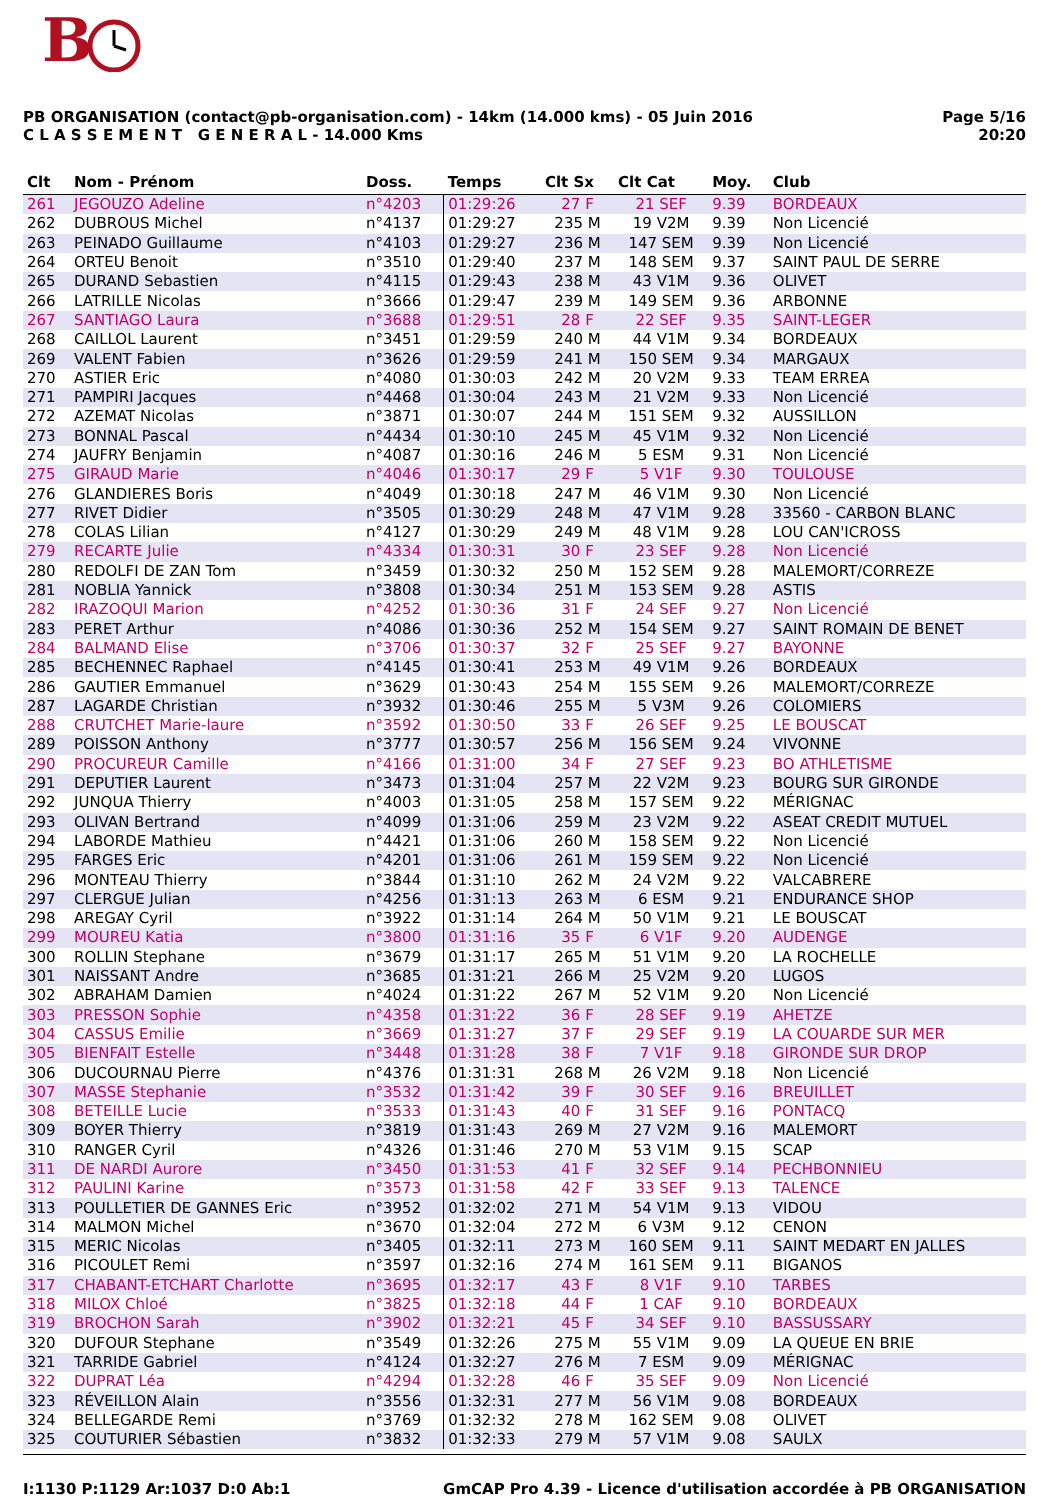B
PB ORGANISATION (contact@pb-organisation.com) - 14km (14.000 kms) - 05 Juin 2016
C L A S S E M E N T G E N E R A L - 14.000 Kms
Page 5/16
20:20
| Clt | Nom - Prénom | Doss. | Temps | Clt Sx | Clt Cat | Moy. | Club |
| --- | --- | --- | --- | --- | --- | --- | --- |
| 261 | JEGOUZO Adeline | n°4203 | 01:29:26 | 27 F | 21 SEF | 9.39 | BORDEAUX |
| 262 | DUBROUS Michel | n°4137 | 01:29:27 | 235 M | 19 V2M | 9.39 | Non Licencié |
| 263 | PEINADO Guillaume | n°4103 | 01:29:27 | 236 M | 147 SEM | 9.39 | Non Licencié |
| 264 | ORTEU Benoit | n°3510 | 01:29:40 | 237 M | 148 SEM | 9.37 | SAINT PAUL DE SERRE |
| 265 | DURAND Sebastien | n°4115 | 01:29:43 | 238 M | 43 V1M | 9.36 | OLIVET |
| 266 | LATRILLE Nicolas | n°3666 | 01:29:47 | 239 M | 149 SEM | 9.36 | ARBONNE |
| 267 | SANTIAGO Laura | n°3688 | 01:29:51 | 28 F | 22 SEF | 9.35 | SAINT-LEGER |
| 268 | CAILLOL Laurent | n°3451 | 01:29:59 | 240 M | 44 V1M | 9.34 | BORDEAUX |
| 269 | VALENT Fabien | n°3626 | 01:29:59 | 241 M | 150 SEM | 9.34 | MARGAUX |
| 270 | ASTIER Eric | n°4080 | 01:30:03 | 242 M | 20 V2M | 9.33 | TEAM ERREA |
| 271 | PAMPIRI Jacques | n°4468 | 01:30:04 | 243 M | 21 V2M | 9.33 | Non Licencié |
| 272 | AZEMAT Nicolas | n°3871 | 01:30:07 | 244 M | 151 SEM | 9.32 | AUSSILLON |
| 273 | BONNAL Pascal | n°4434 | 01:30:10 | 245 M | 45 V1M | 9.32 | Non Licencié |
| 274 | JAUFRY Benjamin | n°4087 | 01:30:16 | 246 M | 5 ESM | 9.31 | Non Licencié |
| 275 | GIRAUD Marie | n°4046 | 01:30:17 | 29 F | 5 V1F | 9.30 | TOULOUSE |
| 276 | GLANDIERES Boris | n°4049 | 01:30:18 | 247 M | 46 V1M | 9.30 | Non Licencié |
| 277 | RIVET Didier | n°3505 | 01:30:29 | 248 M | 47 V1M | 9.28 | 33560 - CARBON BLANC |
| 278 | COLAS Lilian | n°4127 | 01:30:29 | 249 M | 48 V1M | 9.28 | LOU CAN'ICROSS |
| 279 | RECARTE Julie | n°4334 | 01:30:31 | 30 F | 23 SEF | 9.28 | Non Licencié |
| 280 | REDOLFI DE ZAN Tom | n°3459 | 01:30:32 | 250 M | 152 SEM | 9.28 | MALEMORT/CORREZE |
| 281 | NOBLIA Yannick | n°3808 | 01:30:34 | 251 M | 153 SEM | 9.28 | ASTIS |
| 282 | IRAZOQUI Marion | n°4252 | 01:30:36 | 31 F | 24 SEF | 9.27 | Non Licencié |
| 283 | PERET Arthur | n°4086 | 01:30:36 | 252 M | 154 SEM | 9.27 | SAINT ROMAIN DE BENET |
| 284 | BALMAND Elise | n°3706 | 01:30:37 | 32 F | 25 SEF | 9.27 | BAYONNE |
| 285 | BECHENNEC Raphael | n°4145 | 01:30:41 | 253 M | 49 V1M | 9.26 | BORDEAUX |
| 286 | GAUTIER Emmanuel | n°3629 | 01:30:43 | 254 M | 155 SEM | 9.26 | MALEMORT/CORREZE |
| 287 | LAGARDE Christian | n°3932 | 01:30:46 | 255 M | 5 V3M | 9.26 | COLOMIERS |
| 288 | CRUTCHET Marie-laure | n°3592 | 01:30:50 | 33 F | 26 SEF | 9.25 | LE BOUSCAT |
| 289 | POISSON Anthony | n°3777 | 01:30:57 | 256 M | 156 SEM | 9.24 | VIVONNE |
| 290 | PROCUREUR Camille | n°4166 | 01:31:00 | 34 F | 27 SEF | 9.23 | BO ATHLETISME |
| 291 | DEPUTIER Laurent | n°3473 | 01:31:04 | 257 M | 22 V2M | 9.23 | BOURG SUR GIRONDE |
| 292 | JUNQUA Thierry | n°4003 | 01:31:05 | 258 M | 157 SEM | 9.22 | MÉRIGNAC |
| 293 | OLIVAN Bertrand | n°4099 | 01:31:06 | 259 M | 23 V2M | 9.22 | ASEAT CREDIT MUTUEL |
| 294 | LABORDE Mathieu | n°4421 | 01:31:06 | 260 M | 158 SEM | 9.22 | Non Licencié |
| 295 | FARGES Eric | n°4201 | 01:31:06 | 261 M | 159 SEM | 9.22 | Non Licencié |
| 296 | MONTEAU Thierry | n°3844 | 01:31:10 | 262 M | 24 V2M | 9.22 | VALCABRERE |
| 297 | CLERGUE Julian | n°4256 | 01:31:13 | 263 M | 6 ESM | 9.21 | ENDURANCE SHOP |
| 298 | AREGAY Cyril | n°3922 | 01:31:14 | 264 M | 50 V1M | 9.21 | LE BOUSCAT |
| 299 | MOUREU Katia | n°3800 | 01:31:16 | 35 F | 6 V1F | 9.20 | AUDENGE |
| 300 | ROLLIN Stephane | n°3679 | 01:31:17 | 265 M | 51 V1M | 9.20 | LA ROCHELLE |
| 301 | NAISSANT Andre | n°3685 | 01:31:21 | 266 M | 25 V2M | 9.20 | LUGOS |
| 302 | ABRAHAM Damien | n°4024 | 01:31:22 | 267 M | 52 V1M | 9.20 | Non Licencié |
| 303 | PRESSON Sophie | n°4358 | 01:31:22 | 36 F | 28 SEF | 9.19 | AHETZE |
| 304 | CASSUS Emilie | n°3669 | 01:31:27 | 37 F | 29 SEF | 9.19 | LA COUARDE SUR MER |
| 305 | BIENFAIT Estelle | n°3448 | 01:31:28 | 38 F | 7 V1F | 9.18 | GIRONDE SUR DROP |
| 306 | DUCOURNAU Pierre | n°4376 | 01:31:31 | 268 M | 26 V2M | 9.18 | Non Licencié |
| 307 | MASSE Stephanie | n°3532 | 01:31:42 | 39 F | 30 SEF | 9.16 | BREUILLET |
| 308 | BETEILLE Lucie | n°3533 | 01:31:43 | 40 F | 31 SEF | 9.16 | PONTACQ |
| 309 | BOYER Thierry | n°3819 | 01:31:43 | 269 M | 27 V2M | 9.16 | MALEMORT |
| 310 | RANGER Cyril | n°4326 | 01:31:46 | 270 M | 53 V1M | 9.15 | SCAP |
| 311 | DE NARDI Aurore | n°3450 | 01:31:53 | 41 F | 32 SEF | 9.14 | PECHBONNIEU |
| 312 | PAULINI Karine | n°3573 | 01:31:58 | 42 F | 33 SEF | 9.13 | TALENCE |
| 313 | POULLETIER DE GANNES Eric | n°3952 | 01:32:02 | 271 M | 54 V1M | 9.13 | VIDOU |
| 314 | MALMON Michel | n°3670 | 01:32:04 | 272 M | 6 V3M | 9.12 | CENON |
| 315 | MERIC Nicolas | n°3405 | 01:32:11 | 273 M | 160 SEM | 9.11 | SAINT MEDART EN JALLES |
| 316 | PICOULET Remi | n°3597 | 01:32:16 | 274 M | 161 SEM | 9.11 | BIGANOS |
| 317 | CHABANT-ETCHART Charlotte | n°3695 | 01:32:17 | 43 F | 8 V1F | 9.10 | TARBES |
| 318 | MILOX Chloé | n°3825 | 01:32:18 | 44 F | 1 CAF | 9.10 | BORDEAUX |
| 319 | BROCHON Sarah | n°3902 | 01:32:21 | 45 F | 34 SEF | 9.10 | BASSUSSARY |
| 320 | DUFOUR Stephane | n°3549 | 01:32:26 | 275 M | 55 V1M | 9.09 | LA QUEUE EN BRIE |
| 321 | TARRIDE Gabriel | n°4124 | 01:32:27 | 276 M | 7 ESM | 9.09 | MÉRIGNAC |
| 322 | DUPRAT Léa | n°4294 | 01:32:28 | 46 F | 35 SEF | 9.09 | Non Licencié |
| 323 | RÉVEILLON Alain | n°3556 | 01:32:31 | 277 M | 56 V1M | 9.08 | BORDEAUX |
| 324 | BELLEGARDE Remi | n°3769 | 01:32:32 | 278 M | 162 SEM | 9.08 | OLIVET |
| 325 | COUTURIER Sébastien | n°3832 | 01:32:33 | 279 M | 57 V1M | 9.08 | SAULX |
I:1130 P:1129 Ar:1037 D:0 Ab:1 GmCAP Pro 4.39 - Licence d'utilisation accordée à PB ORGANISATION